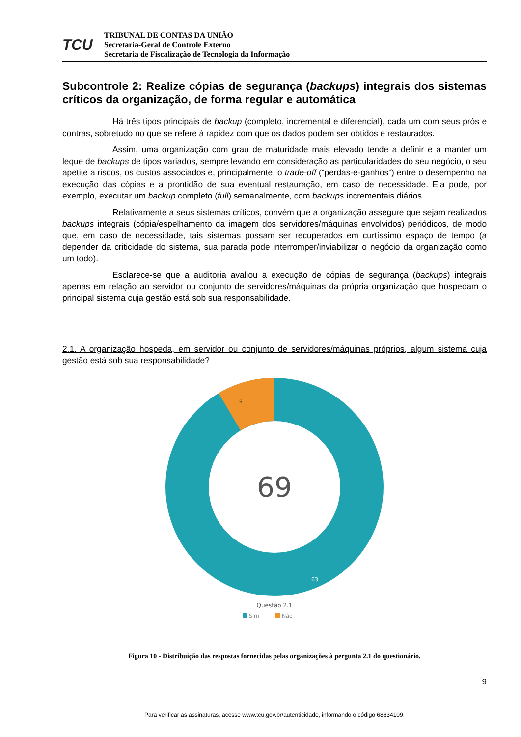TCU
TRIBUNAL DE CONTAS DA UNIÃO
Secretaria-Geral de Controle Externo
Secretaria de Fiscalização de Tecnologia da Informação
Subcontrole 2: Realize cópias de segurança (backups) integrais dos sistemas críticos da organização, de forma regular e automática
Há três tipos principais de backup (completo, incremental e diferencial), cada um com seus prós e contras, sobretudo no que se refere à rapidez com que os dados podem ser obtidos e restaurados.
Assim, uma organização com grau de maturidade mais elevado tende a definir e a manter um leque de backups de tipos variados, sempre levando em consideração as particularidades do seu negócio, o seu apetite a riscos, os custos associados e, principalmente, o trade-off (“perdas-e-ganhos”) entre o desempenho na execução das cópias e a prontidão de sua eventual restauração, em caso de necessidade. Ela pode, por exemplo, executar um backup completo (full) semanalmente, com backups incrementais diários.
Relativamente a seus sistemas críticos, convém que a organização assegure que sejam realizados backups integrais (cópia/espelhamento da imagem dos servidores/máquinas envolvidos) periódicos, de modo que, em caso de necessidade, tais sistemas possam ser recuperados em curtíssimo espaço de tempo (a depender da criticidade do sistema, sua parada pode interromper/inviabilizar o negócio da organização como um todo).
Esclarece-se que a auditoria avaliou a execução de cópias de segurança (backups) integrais apenas em relação ao servidor ou conjunto de servidores/máquinas da própria organização que hospedam o principal sistema cuja gestão está sob sua responsabilidade.
2.1. A organização hospeda, em servidor ou conjunto de servidores/máquinas próprios, algum sistema cuja gestão está sob sua responsabilidade?
6
69
63
Questão 2.1
Sim
Não
Figura 10 - Distribuição das respostas fornecidas pelas organizações à pergunta 2.1 do questionário.
9
Para verificar as assinaturas, acesse www.tcu.gov.br/autenticidade, informando o código 68634109.